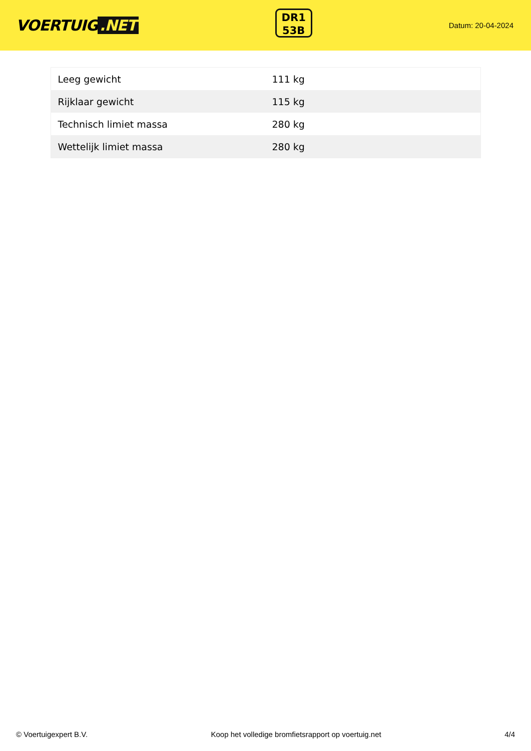VOERTUIG.NET
DR1
53B
Datum: 20-04-2024
| Leeg gewicht | 111 kg |
| Rijklaar gewicht | 115 kg |
| Technisch limiet massa | 280 kg |
| Wettelijk limiet massa | 280 kg |
© Voertuigexpert B.V. Koop het volledige bromfietsrapport op voertuig.net 4/4